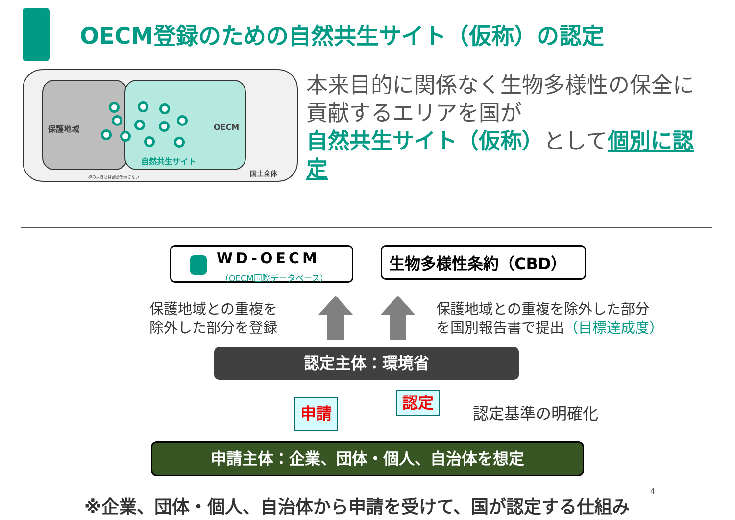OECM登録のための自然共生サイト（仮称）の認定
保護地域 OECM
自然共生サイト
国土全体
枠の大きさは割合を示さない
本来目的に関係なく生物多様性の保全に貢献するエリアを国が
自然共生サイト（仮称）として個別に認定
WD-OECM
（OECM国際データベース）
生物多様性条約（CBD）
保護地域との重複を
除外した部分を登録
保護地域との重複を除外した部分
を国別報告書で提出（目標達成度）
認定主体：環境省
申請 認定
認定基準の明確化
申請主体：企業、団体・個人、自治体を想定
4
※企業、団体・個人、自治体から申請を受けて、国が認定する仕組み